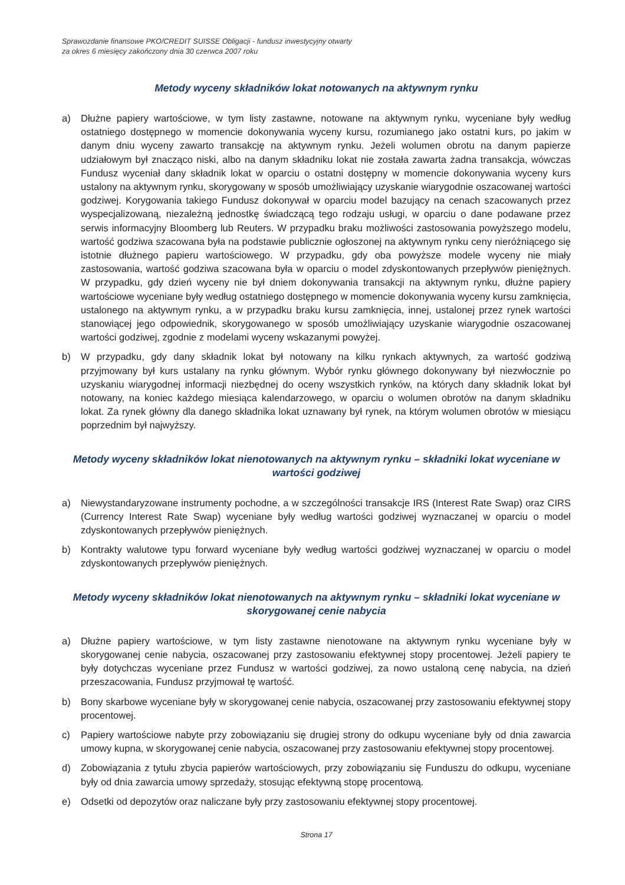Sprawozdanie finansowe PKO/CREDIT SUISSE Obligacji - fundusz inwestycyjny otwarty
za okres 6 miesięcy zakończony dnia 30 czerwca 2007 roku
Metody wyceny składników lokat notowanych na aktywnym rynku
a) Dłużne papiery wartościowe, w tym listy zastawne, notowane na aktywnym rynku, wyceniane były według ostatniego dostępnego w momencie dokonywania wyceny kursu, rozumianego jako ostatni kurs, po jakim w danym dniu wyceny zawarto transakcję na aktywnym rynku. Jeżeli wolumen obrotu na danym papierze udziałowym był znacząco niski, albo na danym składniku lokat nie została zawarta żadna transakcja, wówczas Fundusz wyceniał dany składnik lokat w oparciu o ostatni dostępny w momencie dokonywania wyceny kurs ustalony na aktywnym rynku, skorygowany w sposób umożliwiający uzyskanie wiarygodnie oszacowanej wartości godziwej. Korygowania takiego Fundusz dokonywał w oparciu model bazujący na cenach szacowanych przez wyspecjalizowaną, niezależną jednostkę świadczącą tego rodzaju usługi, w oparciu o dane podawane przez serwis informacyjny Bloomberg lub Reuters. W przypadku braku możliwości zastosowania powyższego modelu, wartość godziwa szacowana była na podstawie publicznie ogłoszonej na aktywnym rynku ceny nieróżniącego się istotnie dłużnego papieru wartościowego. W przypadku, gdy oba powyższe modele wyceny nie miały zastosowania, wartość godziwa szacowana była w oparciu o model zdyskontowanych przepływów pieniężnych. W przypadku, gdy dzień wyceny nie był dniem dokonywania transakcji na aktywnym rynku, dłużne papiery wartościowe wyceniane były według ostatniego dostępnego w momencie dokonywania wyceny kursu zamknięcia, ustalonego na aktywnym rynku, a w przypadku braku kursu zamknięcia, innej, ustalonej przez rynek wartości stanowiącej jego odpowiednik, skorygowanego w sposób umożliwiający uzyskanie wiarygodnie oszacowanej wartości godziwej, zgodnie z modelami wyceny wskazanymi powyżej.
b) W przypadku, gdy dany składnik lokat był notowany na kilku rynkach aktywnych, za wartość godziwą przyjmowany był kurs ustalany na rynku głównym. Wybór rynku głównego dokonywany był niezwłocznie po uzyskaniu wiarygodnej informacji niezbędnej do oceny wszystkich rynków, na których dany składnik lokat był notowany, na koniec każdego miesiąca kalendarzowego, w oparciu o wolumen obrotów na danym składniku lokat. Za rynek główny dla danego składnika lokat uznawany był rynek, na którym wolumen obrotów w miesiącu poprzednim był najwyższy.
Metody wyceny składników lokat nienotowanych na aktywnym rynku – składniki lokat wyceniane w wartości godziwej
a) Niewystandaryzowane instrumenty pochodne, a w szczególności transakcje IRS (Interest Rate Swap) oraz CIRS (Currency Interest Rate Swap) wyceniane były według wartości godziwej wyznaczanej w oparciu o model zdyskontowanych przepływów pieniężnych.
b) Kontrakty walutowe typu forward wyceniane były według wartości godziwej wyznaczanej w oparciu o model zdyskontowanych przepływów pieniężnych.
Metody wyceny składników lokat nienotowanych na aktywnym rynku – składniki lokat wyceniane w skorygowanej cenie nabycia
a) Dłużne papiery wartościowe, w tym listy zastawne nienotowane na aktywnym rynku wyceniane były w skorygowanej cenie nabycia, oszacowanej przy zastosowaniu efektywnej stopy procentowej. Jeżeli papiery te były dotychczas wyceniane przez Fundusz w wartości godziwej, za nowo ustaloną cenę nabycia, na dzień przeszacowania, Fundusz przyjmował tę wartość.
b) Bony skarbowe wyceniane były w skorygowanej cenie nabycia, oszacowanej przy zastosowaniu efektywnej stopy procentowej.
c) Papiery wartościowe nabyte przy zobowiązaniu się drugiej strony do odkupu wyceniane były od dnia zawarcia umowy kupna, w skorygowanej cenie nabycia, oszacowanej przy zastosowaniu efektywnej stopy procentowej.
d) Zobowiązania z tytułu zbycia papierów wartościowych, przy zobowiązaniu się Funduszu do odkupu, wyceniane były od dnia zawarcia umowy sprzedaży, stosując efektywną stopę procentową.
e) Odsetki od depozytów oraz naliczane były przy zastosowaniu efektywnej stopy procentowej.
Strona 17